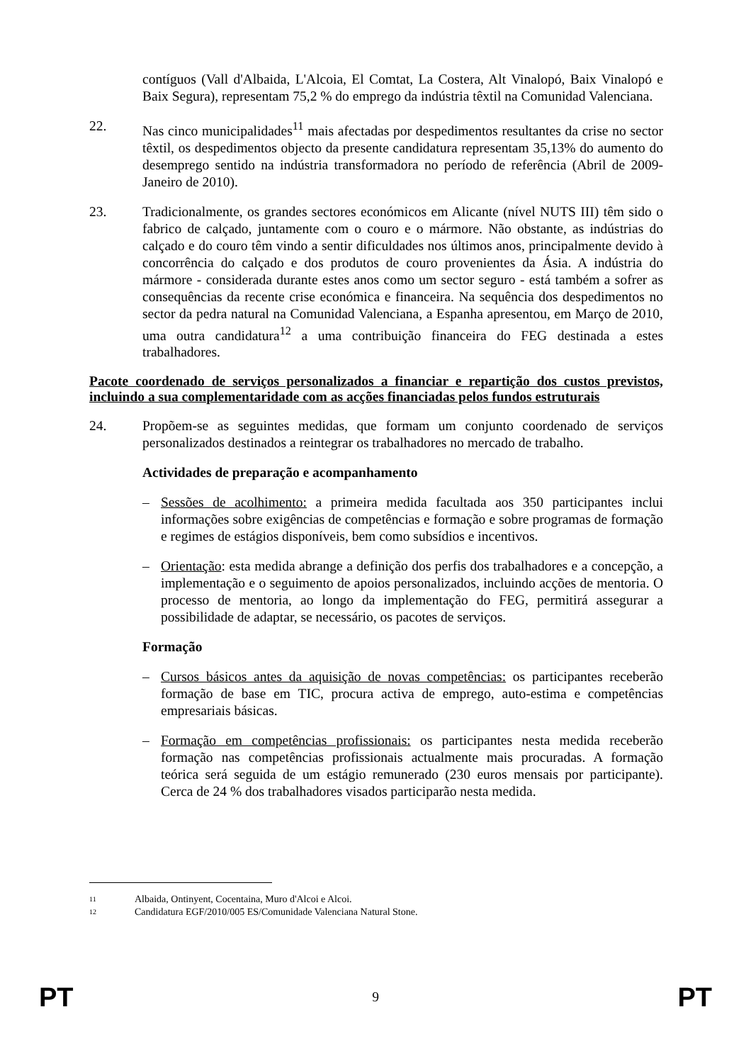contíguos (Vall d'Albaida, L'Alcoia, El Comtat, La Costera, Alt Vinalopó, Baix Vinalopó e Baix Segura), representam 75,2 % do emprego da indústria têxtil na Comunidad Valenciana.
22. Nas cinco municipalidades<sup>11</sup> mais afectadas por despedimentos resultantes da crise no sector têxtil, os despedimentos objecto da presente candidatura representam 35,13% do aumento do desemprego sentido na indústria transformadora no período de referência (Abril de 2009-Janeiro de 2010).
23. Tradicionalmente, os grandes sectores económicos em Alicante (nível NUTS III) têm sido o fabrico de calçado, juntamente com o couro e o mármore. Não obstante, as indústrias do calçado e do couro têm vindo a sentir dificuldades nos últimos anos, principalmente devido à concorrência do calçado e dos produtos de couro provenientes da Ásia. A indústria do mármore - considerada durante estes anos como um sector seguro - está também a sofrer as consequências da recente crise económica e financeira. Na sequência dos despedimentos no sector da pedra natural na Comunidad Valenciana, a Espanha apresentou, em Março de 2010, uma outra candidatura<sup>12</sup> a uma contribuição financeira do FEG destinada a estes trabalhadores.
Pacote coordenado de serviços personalizados a financiar e repartição dos custos previstos, incluindo a sua complementaridade com as acções financiadas pelos fundos estruturais
24. Propõem-se as seguintes medidas, que formam um conjunto coordenado de serviços personalizados destinados a reintegrar os trabalhadores no mercado de trabalho.
Actividades de preparação e acompanhamento
– Sessões de acolhimento: a primeira medida facultada aos 350 participantes inclui informações sobre exigências de competências e formação e sobre programas de formação e regimes de estágios disponíveis, bem como subsídios e incentivos.
– Orientação: esta medida abrange a definição dos perfis dos trabalhadores e a concepção, a implementação e o seguimento de apoios personalizados, incluindo acções de mentoria. O processo de mentoria, ao longo da implementação do FEG, permitirá assegurar a possibilidade de adaptar, se necessário, os pacotes de serviços.
Formação
– Cursos básicos antes da aquisição de novas competências: os participantes receberão formação de base em TIC, procura activa de emprego, auto-estima e competências empresariais básicas.
– Formação em competências profissionais: os participantes nesta medida receberão formação nas competências profissionais actualmente mais procuradas. A formação teórica será seguida de um estágio remunerado (230 euros mensais por participante). Cerca de 24 % dos trabalhadores visados participarão nesta medida.
11 Albaida, Ontinyent, Cocentaina, Muro d'Alcoi e Alcoi.
12 Candidatura EGF/2010/005 ES/Comunidade Valenciana Natural Stone.
PT 9 PT